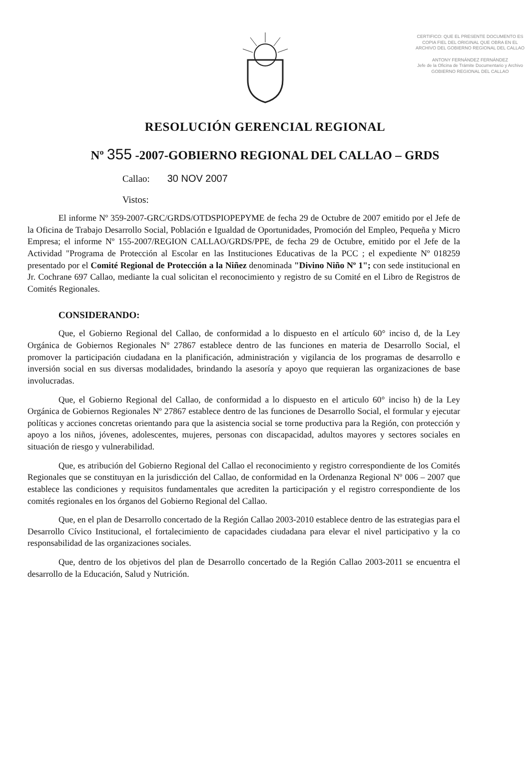CERTIFICO: QUE EL PRESENTE DOCUMENTO ES COPIA FIEL DEL ORIGINAL QUE OBRA EN EL ARCHIVO DEL GOBIERNO REGIONAL DEL CALLAO
ANTONY FERNÁNDEZ FERNÁNDEZ
Jefe de la Oficina de Trámite Documentario y Archivo
GOBIERNO REGIONAL DEL CALLAO
RESOLUCIÓN GERENCIAL REGIONAL
Nº 355 -2007-GOBIERNO REGIONAL DEL CALLAO – GRDS
Callao: 30 NOV 2007
Vistos:
El informe Nº 359-2007-GRC/GRDS/OTDSPIOPEPYME de fecha 29 de Octubre de 2007 emitido por el Jefe de la Oficina de Trabajo Desarrollo Social, Población e Igualdad de Oportunidades, Promoción del Empleo, Pequeña y Micro Empresa; el informe Nº 155-2007/REGION CALLAO/GRDS/PPE, de fecha 29 de Octubre, emitido por el Jefe de la Actividad "Programa de Protección al Escolar en las Instituciones Educativas de la PCC ; el expediente Nº 018259 presentado por el Comité Regional de Protección a la Niñez denominada "Divino Niño Nº 1"; con sede institucional en Jr. Cochrane 697 Callao, mediante la cual solicitan el reconocimiento y registro de su Comité en el Libro de Registros de Comités Regionales.
CONSIDERANDO:
Que, el Gobierno Regional del Callao, de conformidad a lo dispuesto en el artículo 60° inciso d, de la Ley Orgánica de Gobiernos Regionales Nº 27867 establece dentro de las funciones en materia de Desarrollo Social, el promover la participación ciudadana en la planificación, administración y vigilancia de los programas de desarrollo e inversión social en sus diversas modalidades, brindando la asesoría y apoyo que requieran las organizaciones de base involucradas.
Que, el Gobierno Regional del Callao, de conformidad a lo dispuesto en el articulo 60° inciso h) de la Ley Orgánica de Gobiernos Regionales Nº 27867 establece dentro de las funciones de Desarrollo Social, el formular y ejecutar políticas y acciones concretas orientando para que la asistencia social se torne productiva para la Región, con protección y apoyo a los niños, jóvenes, adolescentes, mujeres, personas con discapacidad, adultos mayores y sectores sociales en situación de riesgo y vulnerabilidad.
Que, es atribución del Gobierno Regional del Callao el reconocimiento y registro correspondiente de los Comités Regionales que se constituyan en la jurisdicción del Callao, de conformidad en la Ordenanza Regional Nº 006 – 2007 que establece las condiciones y requisitos fundamentales que acrediten la participación y el registro correspondiente de los comités regionales en los órganos del Gobierno Regional del Callao.
Que, en el plan de Desarrollo concertado de la Región Callao 2003-2010 establece dentro de las estrategias para el Desarrollo Cívico Institucional, el fortalecimiento de capacidades ciudadana para elevar el nivel participativo y la co responsabilidad de las organizaciones sociales.
Que, dentro de los objetivos del plan de Desarrollo concertado de la Región Callao 2003-2011 se encuentra el desarrollo de la Educación, Salud y Nutrición.